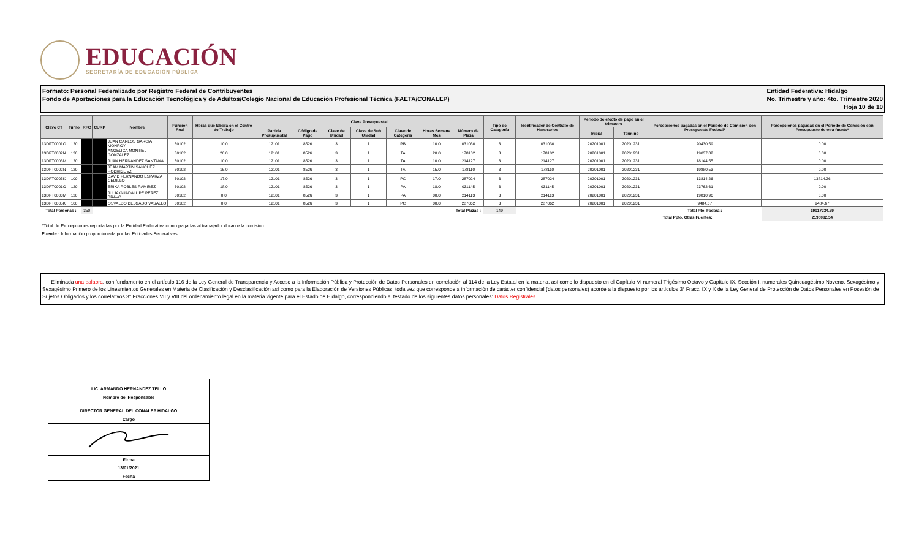EDUCACIÓN
SECRETARÍA DE EDUCACIÓN PÚBLICA
Formato: Personal Federalizado por Registro Federal de Contribuyentes
Fondo de Aportaciones para la Educación Tecnológica y de Adultos/Colegio Nacional de Educación Profesional Técnica (FAETA/CONALEP)
Entidad Federativa: Hidalgo
No. Trimestre y año: 4to. Trimestre 2020
Hoja 10 de 10
| Clave CT | Turno | RFC | CURP | Nombre | Funcion Real | Horas que labora en el Centro de Trabajo | Clave Presupuestal | | | | | | | Tipo de Categoría | Identificador de Contrato de Honorarios | Periodo de efecto de pago en el trimestre | | Percepciones pagadas en el Periodo de Comisión con Presupuesto Federal* | Percepciones pagadas en el Periodo de Comisión con Presupuesto de otra fuente* | |
| --- | --- | --- | --- | --- | --- | --- | --- | --- | --- | --- | --- | --- | --- | --- | --- | --- | --- | --- | --- | --- |
| | | | | | | | Partida Presupuestal | Código de Pago | Clave de Unidad | Clave de Sub Unidad | Clave de Categoría | Horas Semana Mes | Número de Plaza | | | Inicial | Termino | | | |
| 13DPT0001O | 120 | | | JUAN CARLOS GARCIA MONROY | 30102 | 10.0 | 12101 | 8526 | 3 | 1 | PB | 10.0 | 031030 | 3 | 031030 | 20201001 | 20201231 | 20430.59 | 0.00 | |
| 13DPT0002N | 120 | | | ANGELICA MONTIEL GONZALEZ | 30102 | 20.0 | 12101 | 8526 | 3 | 1 | TA | 20.0 | 178102 | 3 | 178102 | 20201001 | 20201231 | 19037.82 | 0.00 | |
| 13DPT0003M | 120 | | | JUAN HERNANDEZ SANTANA | 30102 | 10.0 | 12101 | 8526 | 3 | 1 | TA | 10.0 | 214127 | 3 | 214127 | 20201001 | 20201231 | 18144.55 | 0.00 | |
| 13DPT0002N | 120 | | | JEAM MARTIN SANCHEZ RODRIGUEZ | 30102 | 15.0 | 12101 | 8526 | 3 | 1 | TA | 15.0 | 178110 | 3 | 178110 | 20201001 | 20201231 | 19880.53 | 0.00 | |
| 13DPT0005K | 100 | | | DAVID FERNANDO ESPARZA CEDILLO | 30102 | 17.0 | 12101 | 8526 | 3 | 1 | PC | 17.0 | 287024 | 3 | 287024 | 20201001 | 20201231 | 13814.26 | 13814.26 | |
| 13DPT0001O | 120 | | | ERIKA ROBLES RAMIREZ | 30102 | 18.0 | 12101 | 8526 | 3 | 1 | PA | 18.0 | 031145 | 3 | 031145 | 20201001 | 20201231 | 23762.61 | 0.00 | |
| 13DPT0003M | 120 | | | JULIA GUADALUPE PEREZ BRAVO | 30102 | 0.0 | 12101 | 8526 | 3 | 1 | PA | 00.0 | 214113 | 3 | 214113 | 20201001 | 20201231 | 19810.96 | 0.00 | |
| 13DPT0005K | 100 | | | OSVALDO DELGADO VASALLO | 30102 | 0.0 | 12101 | 8526 | 3 | 1 | PC | 00.0 | 287062 | 3 | 287062 | 20201001 | 20201231 | 9484.67 | 9484.67 | |
| Total Personas : | | 350 | | | | | | | | | | | Total Plazas : | 149 | | | | Total Pto. Federal: | 19017234.39 | |
| | | | | | | | | | | | | | | | | | Total Ppto. Otras Fuentes: | | 2196082.54 | |
*Total de Percepciones reportadas por la Entidad Federativa como pagadas al trabajador durante la comisión.
Fuente : Información proporcionada por las Entidades Federativas
Eliminada una palabra, con fundamento en el artículo 116 de la Ley General de Transparencia y Acceso a la Información Pública y Protección de Datos Personales en correlación al 114 de la Ley Estatal en la materia, así como lo dispuesto en el Capítulo VI numeral Trigésimo Octavo y Capítulo IX, Sección I, numerales Quincuagésimo Noveno, Sexagésimo y Sexagésimo Primero de los Lineamientos Generales en Materia de Clasificación y Desclasificación así como para la Elaboración de Versiones Públicas; toda vez que corresponde a información de carácter confidencial (datos personales) acorde a la dispuesto por los artículos 3° Fracc. IX y X de la Ley General de Protección de Datos Personales en Posesión de Sujetos Obligados y los correlativos 3° Fracciones VII y VIII del ordenamiento legal en la materia vigente para el Estado de Hidalgo, correspondiendo al testado de los siguientes datos personales: Datos Registrales.
LIC. ARMANDO HERNANDEZ TELLO
Nombre del Responsable
DIRECTOR GENERAL DEL CONALEP HIDALGO
Cargo
Firma
13/01/2021
Fecha